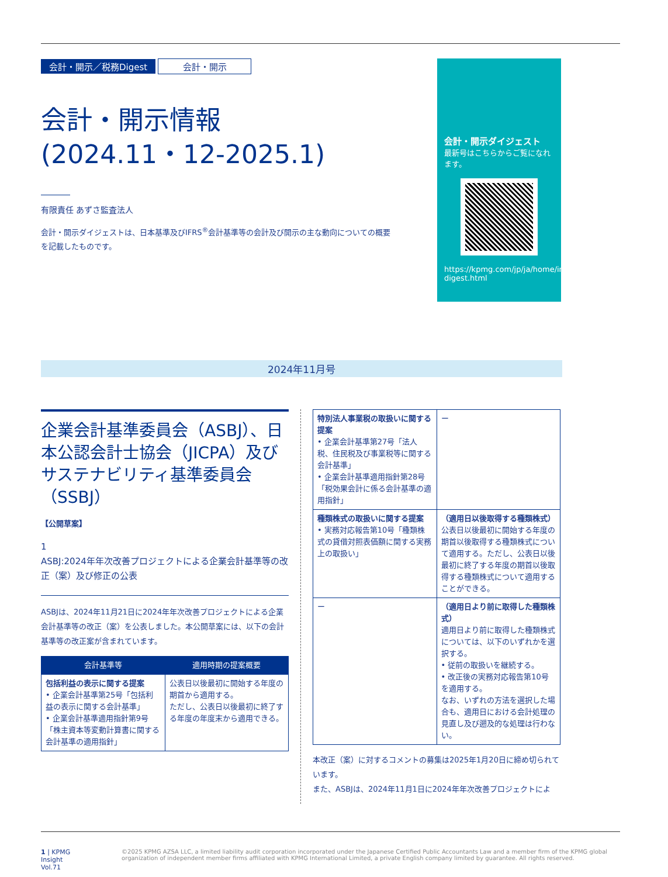会計・開示／税務Digest 会計・開示
会計・開示情報
(2024.11・12-2025.1)
有限責任 あずさ監査法人
会計・開示ダイジェストは、日本基準及びIFRS<sup>®</sup>会計基準等の会計及び開示の主な動向についての概要を記載したものです。
会計・開示ダイジェスト
最新号はこちらからご覧になれます。
https://kpmg.com/jp/ja/home/insights/2021/01/accounting-digest.html
2024年11月号
企業会計基準委員会（ASBJ）、日本公認会計士協会（JICPA）及びサステナビリティ基準委員会（SSBJ）
【公開草案】
1
ASBJ:2024年年次改善プロジェクトによる企業会計基準等の改正（案）及び修正の公表
ASBJは、2024年11月21日に2024年年次改善プロジェクトによる企業会計基準等の改正（案）を公表しました。本公開草案には、以下の会計基準等の改正案が含まれています。
| 会計基準等 | 適用時期の提案概要 |
| --- | --- |
| 包括利益の表示に関する提案 • 企業会計基準第25号「包括利益の表示に関する会計基準」 • 企業会計基準適用指針第9号「株主資本等変動計算書に関する会計基準の適用指針」 | 公表日以後最初に開始する年度の期首から適用する。 ただし、公表日以後最初に終了する年度の年度末から適用できる。 |
| 特別法人事業税の取扱いに関する提案 • 企業会計基準第27号「法人税、住民税及び事業税等に関する会計基準」 • 企業会計基準適用指針第28号「税効果会計に係る会計基準の適用指針」 | ー |
| 種類株式の取扱いに関する提案 • 実務対応報告第10号「種類株式の貸借対照表価額に関する実務上の取扱い」 | （適用日以後取得する種類株式） 公表日以後最初に開始する年度の期首以後取得する種類株式について適用する。ただし、公表日以後最初に終了する年度の期首以後取得する種類株式について適用することができる。 |
| ー | （適用日より前に取得した種類株式） 適用日より前に取得した種類株式については、以下のいずれかを選択する。 • 従前の取扱いを継続する。 • 改正後の実務対応報告第10号を適用する。 なお、いずれの方法を選択した場合も、適用日における会計処理の見直し及び遡及的な処理は行わない。 |
本改正（案）に対するコメントの募集は2025年1月20日に締め切られています。
また、ASBJは、2024年11月1日に2024年年次改善プロジェクトによ
1 | KPMG Insight Vol.71 ©2025 KPMG AZSA LLC, a limited liability audit corporation incorporated under the Japanese Certified Public Accountants Law and a member firm of the KPMG global organization of independent member firms affiliated with KPMG International Limited, a private English company limited by guarantee. All rights reserved.